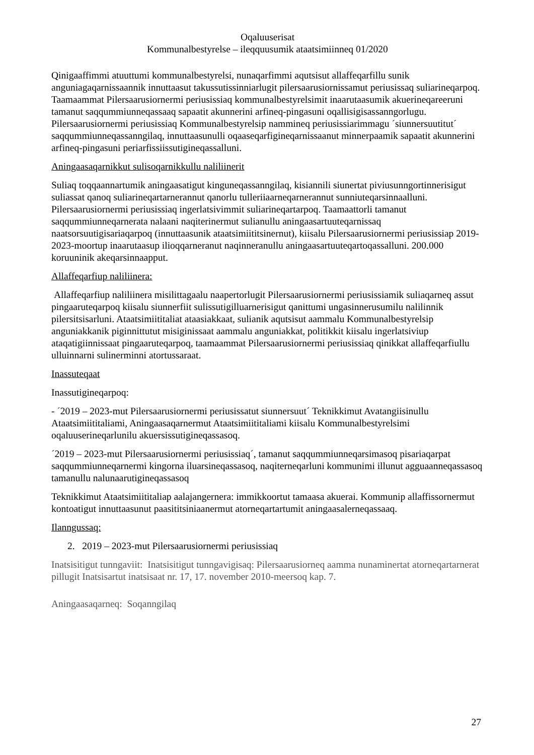Oqaluuserisat
Kommunalbestyrelse – ileqquusumik ataatsimiinneq 01/2020
Qinigaaffimmi atuuttumi kommunalbestyrelsi, nunaqarfimmi aqutsisut allaffeqarfillu sunik anguniagaqarnissaannik innuttaasut takussutissinniarlugit pilersaarusiornissamut periusissaq suliarineqarpoq. Taamaammat Pilersaarusiornermi periusissiaq kommunalbestyrelsimit inaarutaasumik akuerineqareeruni tamanut saqqummiunneqassaaq sapaatit akunnerini arfineq-pingasuni oqallisigisassanngorlugu. Pilersaarusiornermi periusissiaq Kommunalbestyrelsip nammineq periusissiarimmagu ´siunnersuutitut´ saqqummiunneqassanngilaq, innuttaasunulli oqaaseqarfigineqarnissaanut minnerpaamik sapaatit akunnerini arfineq-pingasuni periarfissiissutigineqassalluni.
Aningaasaqarnikkut sulisoqarnikkullu naliliinerit
Suliaq toqqaannartumik aningaasatigut kinguneqassanngilaq, kisiannili siunertat piviusunngortinnerisigut suliassat qanoq suliarineqartarnerannut qanorlu tulleriiaarneqarnerannut sunniuteqarsinnaalluni. Pilersaarusiornermi periusissiaq ingerlatsivimmit suliarineqartarpoq. Taamaattorli tamanut saqqummiunneqarnerata nalaani naqiterinermut sulianullu aningaasartuuteqarnissaq naatsorsuutigisariaqarpoq (innuttaasunik ataatsimiititsinernut), kiisalu Pilersaarusiornermi periusissiap 2019-2023-moortup inaarutaasup ilioqqarneranut naqinneranullu aningaasartuuteqartoqassalluni. 200.000 koruuninik akeqarsinnaapput.
Allaffeqarfiup naliliinera:
Allaffeqarfiup naliliinera misilittagaalu naapertorlugit Pilersaarusiornermi periusissiamik suliaqarneq assut pingaaruteqarpoq kiisalu siunnerfiit sulissutigilluarnerisigut qanittumi ungasinnerusumilu nalilinnik pilersitsisarluni. Ataatsimiititaliat ataasiakkaat, sulianik aqutsisut aammalu Kommunalbestyrelsip anguniakkanik piginnittutut misiginissaat aammalu anguniakkat, politikkit kiisalu ingerlatsiviup ataqatigiinnissaat pingaaruteqarpoq, taamaammat Pilersaarusiornermi periusissiaq qinikkat allaffeqarfiullu ulluinnarni sulinerminni atortussaraat.
Inassuteqaat
Inassutigineqarpoq:
- ´2019 – 2023-mut Pilersaarusiornermi periusissatut siunnersuut´ Teknikkimut Avatangiisinullu Ataatsimiititaliami, Aningaasaqarnermut Ataatsimiititaliami kiisalu Kommunalbestyrelsimi oqaluuserineqarlunilu akuersissutigineqassasoq.
´2019 – 2023-mut Pilersaarusiornermi periusissiaq´, tamanut saqqummiunneqarsimasoq pisariaqarpat saqqummiunneqarnermi kingorna iluarsineqassasoq, naqiterneqarluni kommunimi illunut agguaanneqassasoq tamanullu nalunaarutigineqassasoq
Teknikkimut Ataatsimiititaliap aalajangernera: immikkoortut tamaasa akuerai. Kommunip allaffissornermut kontoatigut innuttaasunut paasititsiniaanermut atorneqartartumit aningaasalerneqassaaq.
Ilanngussaq:
2. 2019 – 2023-mut Pilersaarusiornermi periusissiaq
Inatsisitigut tunngaviit: Inatsisitigut tunngavigisaq: Pilersaarusiorneq aamma nunaminertat atorneqartarnerat pillugit Inatsisartut inatsisaat nr. 17, 17. november 2010-meersoq kap. 7.
Aningaasaqarneq: Soqanngilaq
27